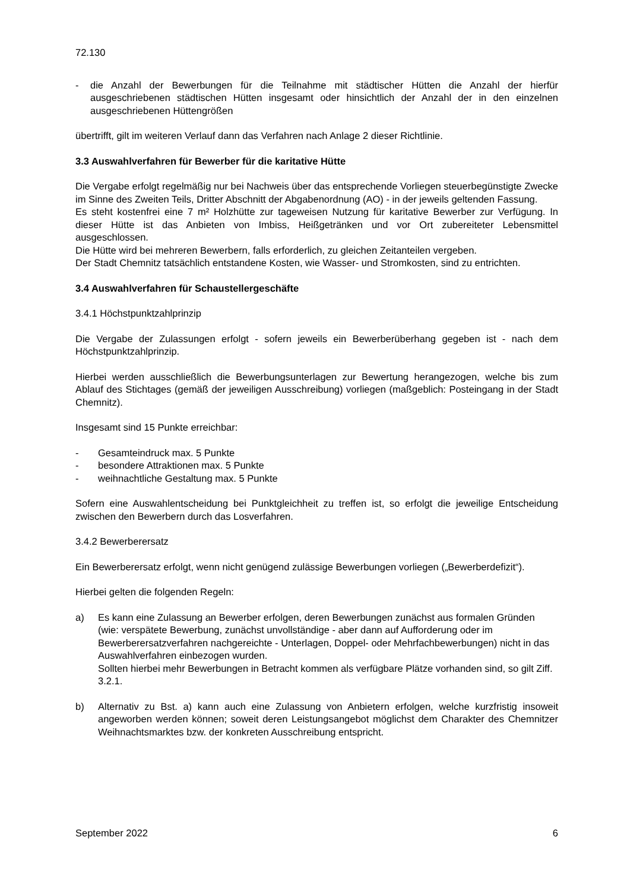72.130
- die Anzahl der Bewerbungen für die Teilnahme mit städtischer Hütten die Anzahl der hierfür ausgeschriebenen städtischen Hütten insgesamt oder hinsichtlich der Anzahl der in den einzelnen ausgeschriebenen Hüttengrößen
übertrifft, gilt im weiteren Verlauf dann das Verfahren nach Anlage 2 dieser Richtlinie.
3.3 Auswahlverfahren für Bewerber für die karitative Hütte
Die Vergabe erfolgt regelmäßig nur bei Nachweis über das entsprechende Vorliegen steuerbegünstigte Zwecke im Sinne des Zweiten Teils, Dritter Abschnitt der Abgabenordnung (AO) - in der jeweils geltenden Fassung.
Es steht kostenfrei eine 7 m² Holzhütte zur tageweisen Nutzung für karitative Bewerber zur Verfügung. In dieser Hütte ist das Anbieten von Imbiss, Heißgetränken und vor Ort zubereiteter Lebensmittel ausgeschlossen.
Die Hütte wird bei mehreren Bewerbern, falls erforderlich, zu gleichen Zeitanteilen vergeben.
Der Stadt Chemnitz tatsächlich entstandene Kosten, wie Wasser- und Stromkosten, sind zu entrichten.
3.4 Auswahlverfahren für Schaustellergeschäfte
3.4.1 Höchstpunktzahlprinzip
Die Vergabe der Zulassungen erfolgt - sofern jeweils ein Bewerberüberhang gegeben ist - nach dem Höchstpunktzahlprinzip.
Hierbei werden ausschließlich die Bewerbungsunterlagen zur Bewertung herangezogen, welche bis zum Ablauf des Stichtages (gemäß der jeweiligen Ausschreibung) vorliegen (maßgeblich: Posteingang in der Stadt Chemnitz).
Insgesamt sind 15 Punkte erreichbar:
- Gesamteindruck max. 5 Punkte
- besondere Attraktionen max. 5 Punkte
- weihnachtliche Gestaltung max. 5 Punkte
Sofern eine Auswahlentscheidung bei Punktgleichheit zu treffen ist, so erfolgt die jeweilige Entscheidung zwischen den Bewerbern durch das Losverfahren.
3.4.2 Bewerberersatz
Ein Bewerberersatz erfolgt, wenn nicht genügend zulässige Bewerbungen vorliegen („Bewerberdefizit“).
Hierbei gelten die folgenden Regeln:
a) Es kann eine Zulassung an Bewerber erfolgen, deren Bewerbungen zunächst aus formalen Gründen (wie: verspätete Bewerbung, zunächst unvollständige - aber dann auf Aufforderung oder im Bewerberersatzverfahren nachgereichte - Unterlagen, Doppel- oder Mehrfachbewerbungen) nicht in das Auswahlverfahren einbezogen wurden.
Sollten hierbei mehr Bewerbungen in Betracht kommen als verfügbare Plätze vorhanden sind, so gilt Ziff. 3.2.1.
b) Alternativ zu Bst. a) kann auch eine Zulassung von Anbietern erfolgen, welche kurzfristig insoweit angeworben werden können; soweit deren Leistungsangebot möglichst dem Charakter des Chemnitzer Weihnachtsmarktes bzw. der konkreten Ausschreibung entspricht.
September 2022 6